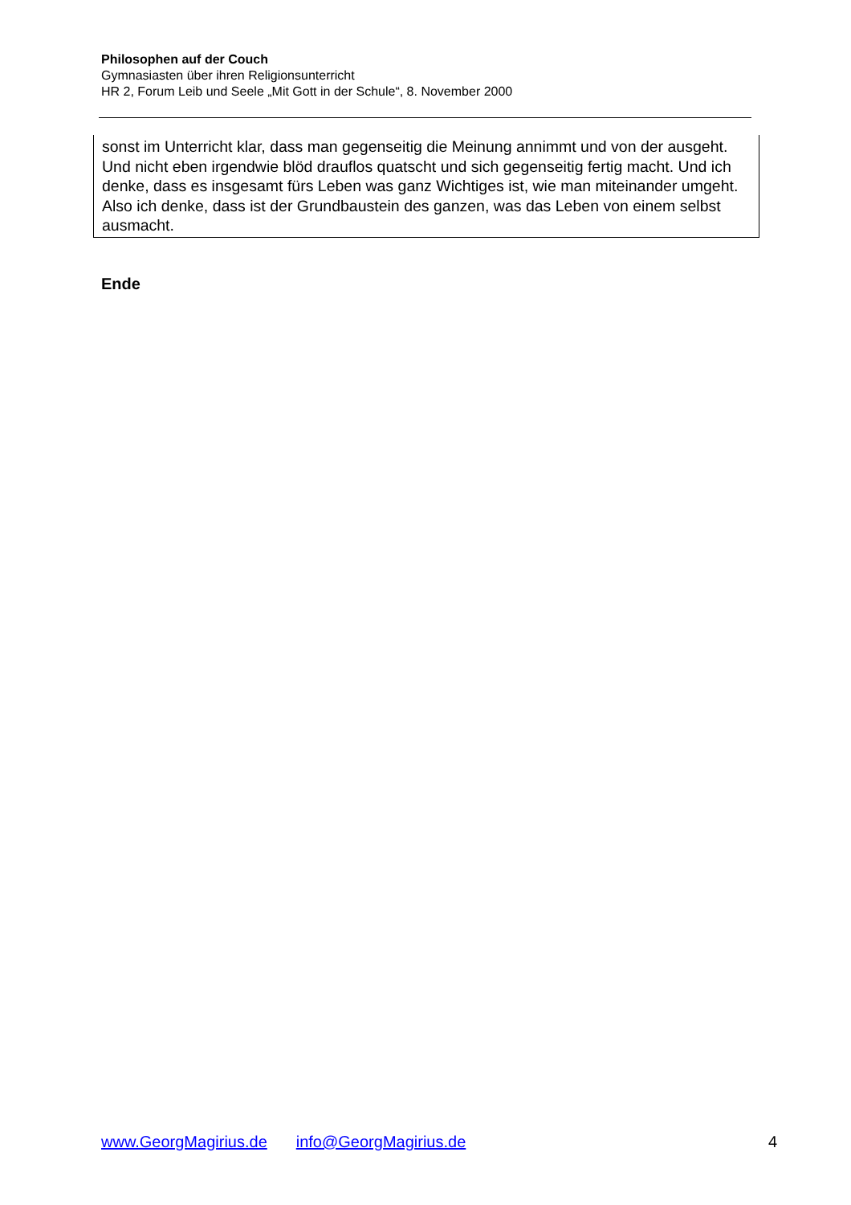Philosophen auf der Couch
Gymnasiasten über ihren Religionsunterricht
HR 2, Forum Leib und Seele „Mit Gott in der Schule“, 8. November 2000
sonst im Unterricht klar, dass man gegenseitig die Meinung annimmt und von der ausgeht. Und nicht eben irgendwie blöd drauflos quatscht und sich gegenseitig fertig macht. Und ich denke, dass es insgesamt fürs Leben was ganz Wichtiges ist, wie man miteinander umgeht. Also ich denke, dass ist der Grundbaustein des ganzen, was das Leben von einem selbst ausmacht.
Ende
www.GeorgMagirius.de info@GeorgMagirius.de 4